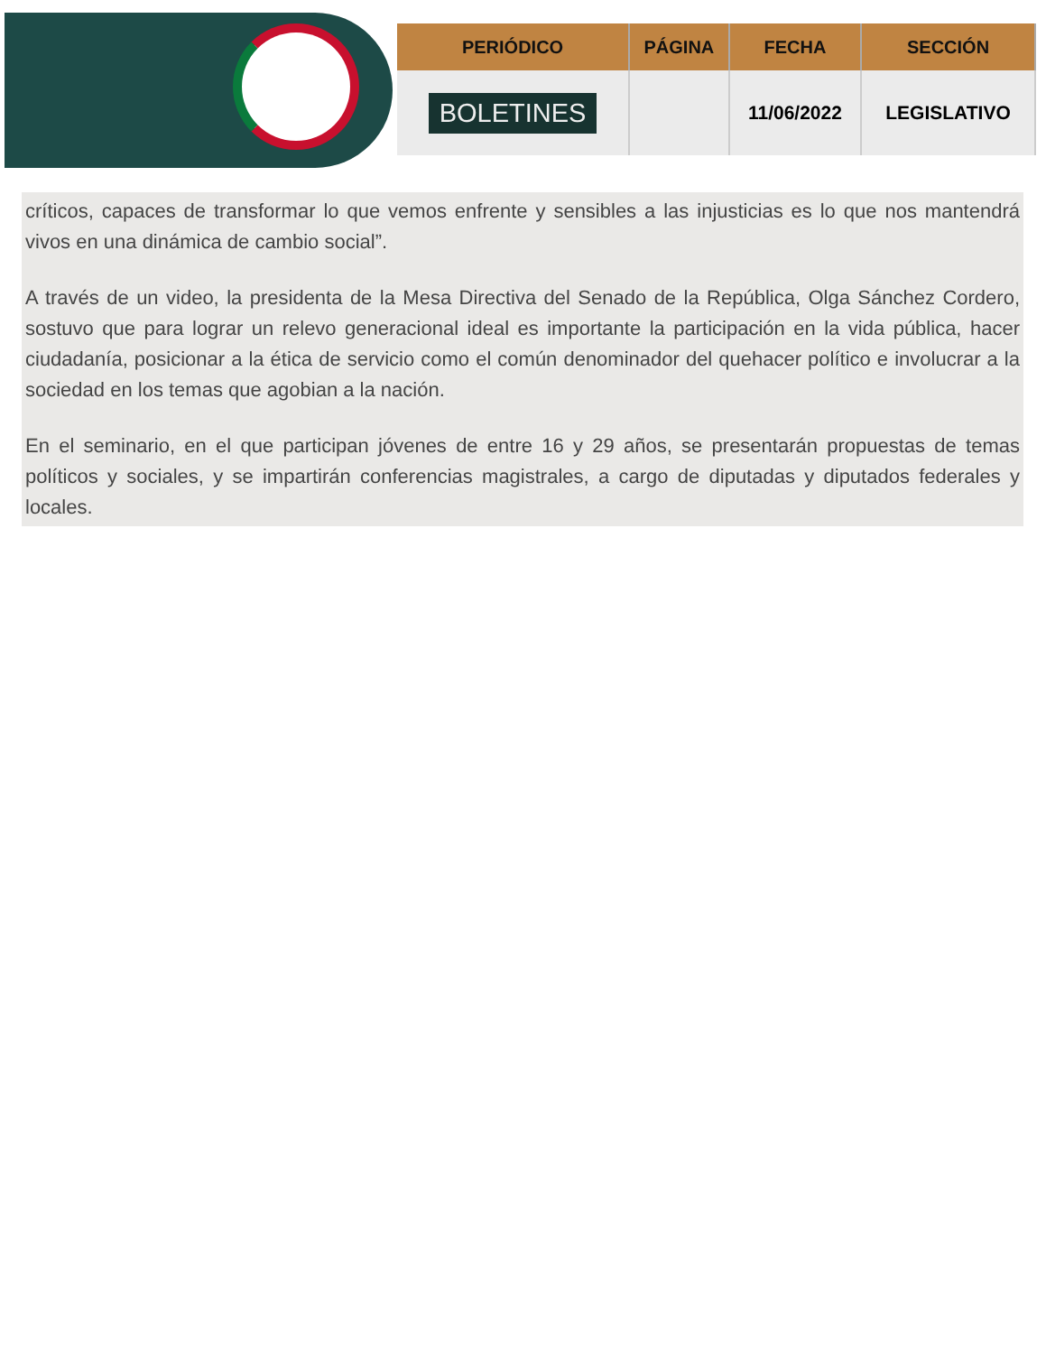| PERIÓDICO | PÁGINA | FECHA | SECCIÓN |
| --- | --- | --- | --- |
| BOLETINES | | 11/06/2022 | LEGISLATIVO |
críticos, capaces de transformar lo que vemos enfrente y sensibles a las injusticias es lo que nos mantendrá vivos en una dinámica de cambio social”.
A través de un video, la presidenta de la Mesa Directiva del Senado de la República, Olga Sánchez Cordero, sostuvo que para lograr un relevo generacional ideal es importante la participación en la vida pública, hacer ciudadanía, posicionar a la ética de servicio como el común denominador del quehacer político e involucrar a la sociedad en los temas que agobian a la nación.
En el seminario, en el que participan jóvenes de entre 16 y 29 años, se presentarán propuestas de temas políticos y sociales, y se impartirán conferencias magistrales, a cargo de diputadas y diputados federales y locales.